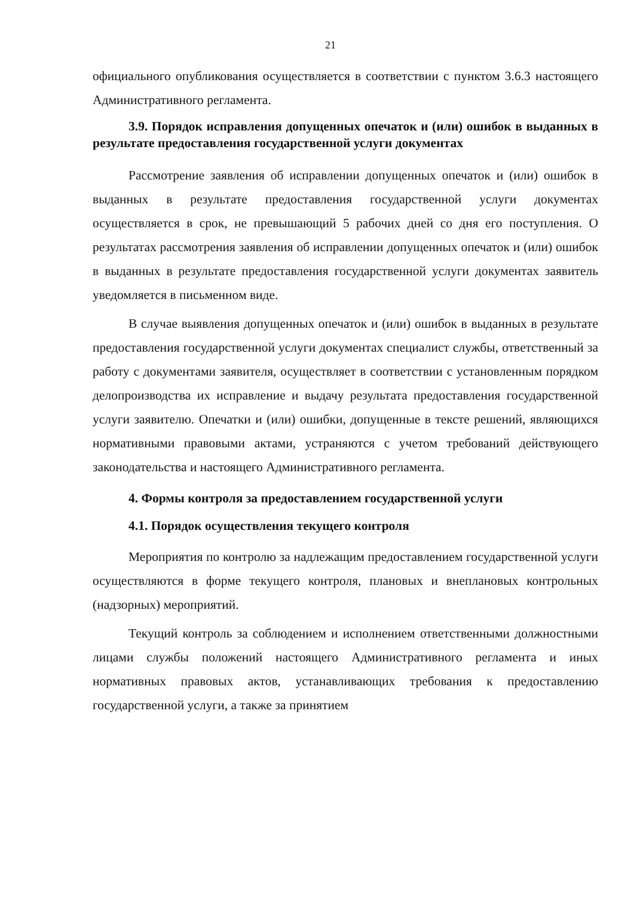21
официального опубликования осуществляется в соответствии с пунктом 3.6.3 настоящего Административного регламента.
3.9. Порядок исправления допущенных опечаток и (или) ошибок в выданных в результате предоставления государственной услуги документах
Рассмотрение заявления об исправлении допущенных опечаток и (или) ошибок в выданных в результате предоставления государственной услуги документах осуществляется в срок, не превышающий 5 рабочих дней со дня его поступления. О результатах рассмотрения заявления об исправлении допущенных опечаток и (или) ошибок в выданных в результате предоставления государственной услуги документах заявитель уведомляется в письменном виде.
В случае выявления допущенных опечаток и (или) ошибок в выданных в результате предоставления государственной услуги документах специалист службы, ответственный за работу с документами заявителя, осуществляет в соответствии с установленным порядком делопроизводства их исправление и выдачу результата предоставления государственной услуги заявителю. Опечатки и (или) ошибки, допущенные в тексте решений, являющихся нормативными правовыми актами, устраняются с учетом требований действующего законодательства и настоящего Административного регламента.
4. Формы контроля за предоставлением государственной услуги
4.1. Порядок осуществления текущего контроля
Мероприятия по контролю за надлежащим предоставлением государственной услуги осуществляются в форме текущего контроля, плановых и внеплановых контрольных (надзорных) мероприятий.
Текущий контроль за соблюдением и исполнением ответственными должностными лицами службы положений настоящего Административного регламента и иных нормативных правовых актов, устанавливающих требования к предоставлению государственной услуги, а также за принятием